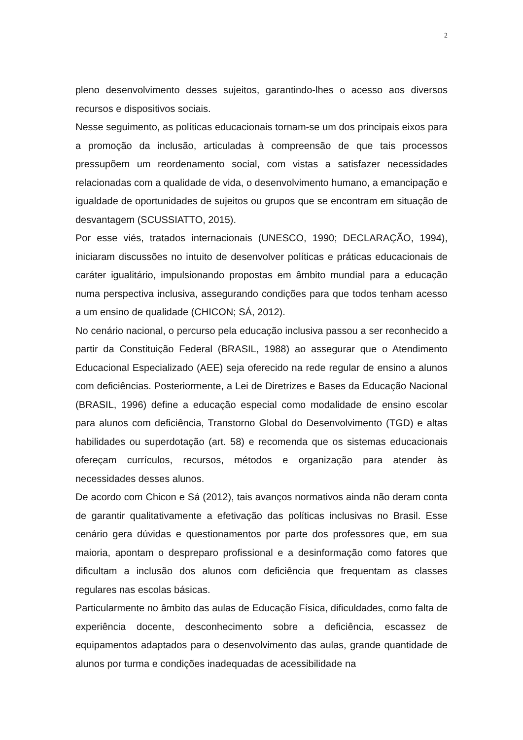2
pleno desenvolvimento desses sujeitos, garantindo-lhes o acesso aos diversos recursos e dispositivos sociais.
Nesse seguimento, as políticas educacionais tornam-se um dos principais eixos para a promoção da inclusão, articuladas à compreensão de que tais processos pressupõem um reordenamento social, com vistas a satisfazer necessidades relacionadas com a qualidade de vida, o desenvolvimento humano, a emancipação e igualdade de oportunidades de sujeitos ou grupos que se encontram em situação de desvantagem (SCUSSIATTO, 2015).
Por esse viés, tratados internacionais (UNESCO, 1990; DECLARAÇÃO, 1994), iniciaram discussões no intuito de desenvolver políticas e práticas educacionais de caráter igualitário, impulsionando propostas em âmbito mundial para a educação numa perspectiva inclusiva, assegurando condições para que todos tenham acesso a um ensino de qualidade (CHICON; SÁ, 2012).
No cenário nacional, o percurso pela educação inclusiva passou a ser reconhecido a partir da Constituição Federal (BRASIL, 1988) ao assegurar que o Atendimento Educacional Especializado (AEE) seja oferecido na rede regular de ensino a alunos com deficiências. Posteriormente, a Lei de Diretrizes e Bases da Educação Nacional (BRASIL, 1996) define a educação especial como modalidade de ensino escolar para alunos com deficiência, Transtorno Global do Desenvolvimento (TGD) e altas habilidades ou superdotação (art. 58) e recomenda que os sistemas educacionais ofereçam currículos, recursos, métodos e organização para atender às necessidades desses alunos.
De acordo com Chicon e Sá (2012), tais avanços normativos ainda não deram conta de garantir qualitativamente a efetivação das políticas inclusivas no Brasil. Esse cenário gera dúvidas e questionamentos por parte dos professores que, em sua maioria, apontam o despreparo profissional e a desinformação como fatores que dificultam a inclusão dos alunos com deficiência que frequentam as classes regulares nas escolas básicas.
Particularmente no âmbito das aulas de Educação Física, dificuldades, como falta de experiência docente, desconhecimento sobre a deficiência, escassez de equipamentos adaptados para o desenvolvimento das aulas, grande quantidade de alunos por turma e condições inadequadas de acessibilidade na